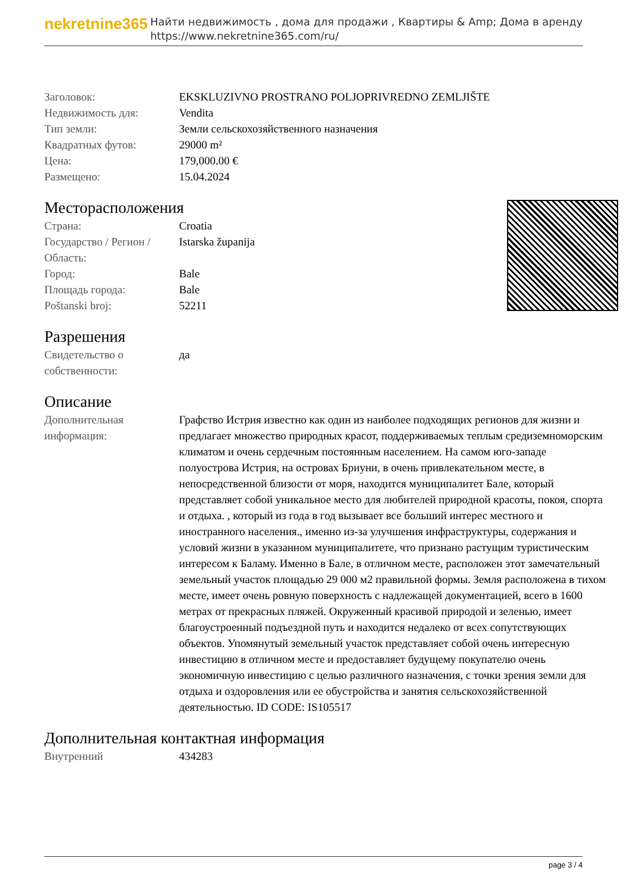nekretnine365
Найти недвижимость , дома для продажи , Квартиры & Amp; Дома в аренду
https://www.nekretnine365.com/ru/
| Заголовок: | EKSKLUZIVNO PROSTRANO POLJOPRIVREDNO ZEMLJIŠTE |
| Недвижимость для: | Vendita |
| Тип земли: | Земли сельскохозяйственного назначения |
| Квадратных футов: | 29000 m² |
| Цена: | 179,000.00 € |
| Размещено: | 15.04.2024 |
Месторасположения
| Страна: | Croatia |
| Государство / Регион / Область: | Istarska županija |
| Город: | Bale |
| Площадь города: | Bale |
| Poštanski broj: | 52211 |
Разрешения
| Свидетельство о собственности: | да |
Описание
| Дополнительная информация: | Графство Истрия известно как один из наиболее подходящих регионов для жизни и предлагает множество природных красот, поддерживаемых теплым средиземноморским климатом и очень сердечным постоянным населением. На самом юго-западе полуострова Истрия, на островах Бриуни, в очень привлекательном месте, в непосредственной близости от моря, находится муниципалитет Бале, который представляет собой уникальное место для любителей природной красоты, покоя, спорта и отдыха. , который из года в год вызывает все больший интерес местного и иностранного населения., именно из-за улучшения инфраструктуры, содержания и условий жизни в указанном муниципалитете, что признано растущим туристическим интересом к Баламу. Именно в Бале, в отличном месте, расположен этот замечательный земельный участок площадью 29 000 м2 правильной формы. Земля расположена в тихом месте, имеет очень ровную поверхность с надлежащей документацией, всего в 1600 метрах от прекрасных пляжей. Окруженный красивой природой и зеленью, имеет благоустроенный подъездной путь и находится недалеко от всех сопутствующих объектов. Упомянутый земельный участок представляет собой очень интересную инвестицию в отличном месте и предоставляет будущему покупателю очень экономичную инвестицию с целью различного назначения, с точки зрения земли для отдыха и оздоровления или ее обустройства и занятия сельскохозяйственной деятельностью. ID CODE: IS105517 |
Дополнительная контактная информация
| Внутренний | 434283 |
page 3 / 4